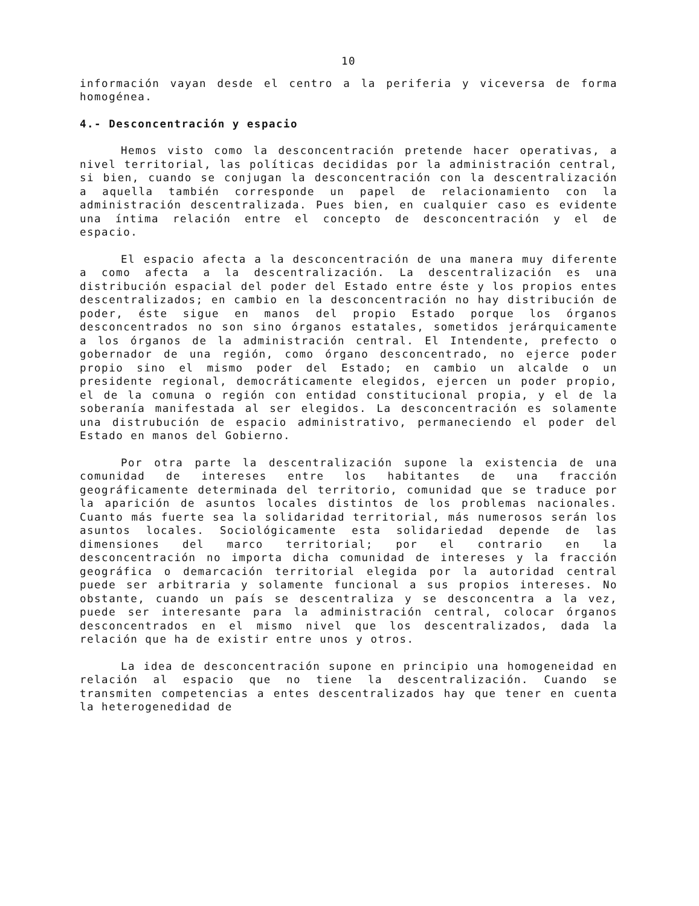10
información vayan desde el centro a la periferia y viceversa de forma homogénea.
4.- Desconcentración y espacio
Hemos visto como la desconcentración pretende hacer operativas, a nivel territorial, las políticas decididas por la administración central, si bien, cuando se conjugan la desconcentración con la descentralización a aquella también corresponde un papel de relacionamiento con la administración descentralizada. Pues bien, en cualquier caso es evidente una íntima relación entre el concepto de desconcentración y el de espacio.
El espacio afecta a la desconcentración de una manera muy diferente a como afecta a la descentralización. La descentralización es una distribución espacial del poder del Estado entre éste y los propios entes descentralizados; en cambio en la desconcentración no hay distribución de poder, éste sigue en manos del propio Estado porque los órganos desconcentrados no son sino órganos estatales, sometidos jerárquicamente a los órganos de la administración central. El Intendente, prefecto o gobernador de una región, como órgano desconcentrado, no ejerce poder propio sino el mismo poder del Estado; en cambio un alcalde o un presidente regional, democráticamente elegidos, ejercen un poder propio, el de la comuna o región con entidad constitucional propia, y el de la soberanía manifestada al ser elegidos. La desconcentración es solamente una distrubución de espacio administrativo, permaneciendo el poder del Estado en manos del Gobierno.
Por otra parte la descentralización supone la existencia de una comunidad de intereses entre los habitantes de una fracción geográficamente determinada del territorio, comunidad que se traduce por la aparición de asuntos locales distintos de los problemas nacionales. Cuanto más fuerte sea la solidaridad territorial, más numerosos serán los asuntos locales. Sociológicamente esta solidariedad depende de las dimensiones del marco territorial; por el contrario en la desconcentración no importa dicha comunidad de intereses y la fracción geográfica o demarcación territorial elegida por la autoridad central puede ser arbitraria y solamente funcional a sus propios intereses. No obstante, cuando un país se descentraliza y se desconcentra a la vez, puede ser interesante para la administración central, colocar órganos desconcentrados en el mismo nivel que los descentralizados, dada la relación que ha de existir entre unos y otros.
La idea de desconcentración supone en principio una homogeneidad en relación al espacio que no tiene la descentralización. Cuando se transmiten competencias a entes descentralizados hay que tener en cuenta la heterogenedidad de